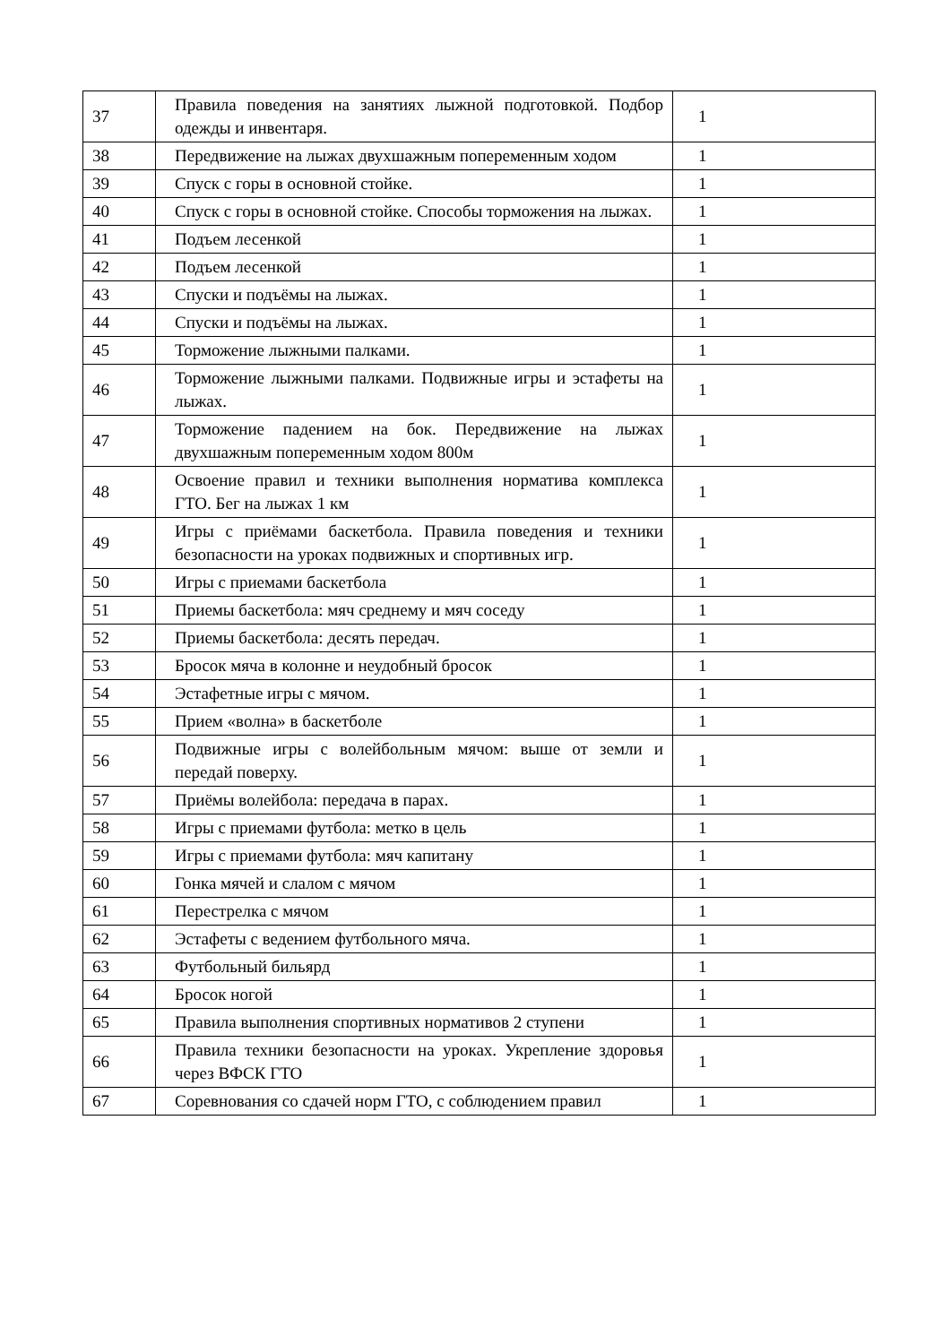| 37 | Правила поведения на занятиях лыжной подготовкой. Подбор одежды и инвентаря. | 1 |
| 38 | Передвижение на лыжах двухшажным попеременным ходом | 1 |
| 39 | Спуск с горы в основной стойке. | 1 |
| 40 | Спуск с горы в основной стойке. Способы торможения на лыжах. | 1 |
| 41 | Подъем лесенкой | 1 |
| 42 | Подъем лесенкой | 1 |
| 43 | Спуски и подъёмы на лыжах. | 1 |
| 44 | Спуски и подъёмы на лыжах. | 1 |
| 45 | Торможение лыжными палками. | 1 |
| 46 | Торможение лыжными палками. Подвижные игры и эстафеты на лыжах. | 1 |
| 47 | Торможение падением на бок. Передвижение на лыжах двухшажным попеременным ходом 800м | 1 |
| 48 | Освоение правил и техники выполнения норматива комплекса ГТО. Бег на лыжах 1 км | 1 |
| 49 | Игры с приёмами баскетбола. Правила поведения и техники безопасности на уроках подвижных и спортивных игр. | 1 |
| 50 | Игры с приемами баскетбола | 1 |
| 51 | Приемы баскетбола: мяч среднему и мяч соседу | 1 |
| 52 | Приемы баскетбола: десять передач. | 1 |
| 53 | Бросок мяча в колонне и неудобный бросок | 1 |
| 54 | Эстафетные игры с мячом. | 1 |
| 55 | Прием «волна» в баскетболе | 1 |
| 56 | Подвижные игры с волейбольным мячом: выше от земли и передай поверху. | 1 |
| 57 | Приёмы волейбола: передача в парах. | 1 |
| 58 | Игры с приемами футбола: метко в цель | 1 |
| 59 | Игры с приемами футбола: мяч капитану | 1 |
| 60 | Гонка мячей и слалом с мячом | 1 |
| 61 | Перестрелка с мячом | 1 |
| 62 | Эстафеты с ведением футбольного мяча. | 1 |
| 63 | Футбольный бильярд | 1 |
| 64 | Бросок ногой | 1 |
| 65 | Правила выполнения спортивных нормативов 2 ступени | 1 |
| 66 | Правила техники безопасности на уроках. Укрепление здоровья через ВФСК ГТО | 1 |
| 67 | Соревнования со сдачей норм ГТО, с соблюдением правил | 1 |